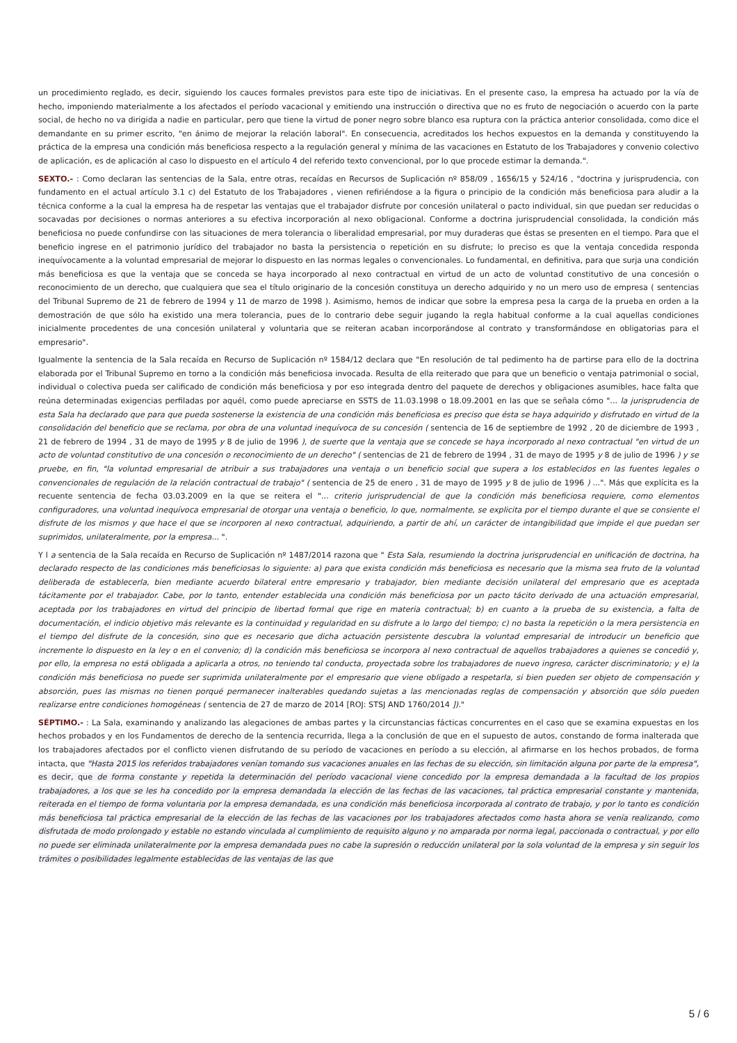un procedimiento reglado, es decir, siguiendo los cauces formales previstos para este tipo de iniciativas. En el presente caso, la empresa ha actuado por la vía de hecho, imponiendo materialmente a los afectados el período vacacional y emitiendo una instrucción o directiva que no es fruto de negociación o acuerdo con la parte social, de hecho no va dirigida a nadie en particular, pero que tiene la virtud de poner negro sobre blanco esa ruptura con la práctica anterior consolidada, como dice el demandante en su primer escrito, "en ánimo de mejorar la relación laboral". En consecuencia, acreditados los hechos expuestos en la demanda y constituyendo la práctica de la empresa una condición más beneficiosa respecto a la regulación general y mínima de las vacaciones en Estatuto de los Trabajadores y convenio colectivo de aplicación, es de aplicación al caso lo dispuesto en el artículo 4 del referido texto convencional, por lo que procede estimar la demanda.".
SEXTO.- : Como declaran las sentencias de la Sala, entre otras, recaídas en Recursos de Suplicación nº 858/09 , 1656/15 y 524/16 , "doctrina y jurisprudencia, con fundamento en el actual artículo 3.1 c) del Estatuto de los Trabajadores , vienen refiriéndose a la figura o principio de la condición más beneficiosa para aludir a la técnica conforme a la cual la empresa ha de respetar las ventajas que el trabajador disfrute por concesión unilateral o pacto individual, sin que puedan ser reducidas o socavadas por decisiones o normas anteriores a su efectiva incorporación al nexo obligacional. Conforme a doctrina jurisprudencial consolidada, la condición más beneficiosa no puede confundirse con las situaciones de mera tolerancia o liberalidad empresarial, por muy duraderas que éstas se presenten en el tiempo. Para que el beneficio ingrese en el patrimonio jurídico del trabajador no basta la persistencia o repetición en su disfrute; lo preciso es que la ventaja concedida responda inequívocamente a la voluntad empresarial de mejorar lo dispuesto en las normas legales o convencionales. Lo fundamental, en definitiva, para que surja una condición más beneficiosa es que la ventaja que se conceda se haya incorporado al nexo contractual en virtud de un acto de voluntad constitutivo de una concesión o reconocimiento de un derecho, que cualquiera que sea el título originario de la concesión constituya un derecho adquirido y no un mero uso de empresa ( sentencias del Tribunal Supremo de 21 de febrero de 1994 y 11 de marzo de 1998 ). Asimismo, hemos de indicar que sobre la empresa pesa la carga de la prueba en orden a la demostración de que sólo ha existido una mera tolerancia, pues de lo contrario debe seguir jugando la regla habitual conforme a la cual aquellas condiciones inicialmente procedentes de una concesión unilateral y voluntaria que se reiteran acaban incorporándose al contrato y transformándose en obligatorias para el empresario".
Igualmente la sentencia de la Sala recaída en Recurso de Suplicación nº 1584/12 declara que "En resolución de tal pedimento ha de partirse para ello de la doctrina elaborada por el Tribunal Supremo en torno a la condición más beneficiosa invocada. Resulta de ella reiterado que para que un beneficio o ventaja patrimonial o social, individual o colectiva pueda ser calificado de condición más beneficiosa y por eso integrada dentro del paquete de derechos y obligaciones asumibles, hace falta que reúna determinadas exigencias perfiladas por aquél, como puede apreciarse en SSTS de 11.03.1998 o 18.09.2001 en las que se señala cómo "... la jurisprudencia de esta Sala ha declarado que para que pueda sostenerse la existencia de una condición más beneficiosa es preciso que ésta se haya adquirido y disfrutado en virtud de la consolidación del beneficio que se reclama, por obra de una voluntad inequívoca de su concesión ( sentencia de 16 de septiembre de 1992 , 20 de diciembre de 1993 , 21 de febrero de 1994 , 31 de mayo de 1995 y 8 de julio de 1996 ), de suerte que la ventaja que se concede se haya incorporado al nexo contractual "en virtud de un acto de voluntad constitutivo de una concesión o reconocimiento de un derecho" ( sentencias de 21 de febrero de 1994 , 31 de mayo de 1995 y 8 de julio de 1996 ) y se pruebe, en fin, "la voluntad empresarial de atribuir a sus trabajadores una ventaja o un beneficio social que supera a los establecidos en las fuentes legales o convencionales de regulación de la relación contractual de trabajo" ( sentencia de 25 de enero , 31 de mayo de 1995 y 8 de julio de 1996 ) ...". Más que explícita es la recuente sentencia de fecha 03.03.2009 en la que se reitera el "... criterio jurisprudencial de que la condición más beneficiosa requiere, como elementos configuradores, una voluntad inequívoca empresarial de otorgar una ventaja o beneficio, lo que, normalmente, se explicita por el tiempo durante el que se consiente el disfrute de los mismos y que hace el que se incorporen al nexo contractual, adquiriendo, a partir de ahí, un carácter de intangibilidad que impide el que puedan ser suprimidos, unilateralmente, por la empresa... ".
Y l a sentencia de la Sala recaída en Recurso de Suplicación nº 1487/2014 razona que " Esta Sala, resumiendo la doctrina jurisprudencial en unificación de doctrina, ha declarado respecto de las condiciones más beneficiosas lo siguiente: a) para que exista condición más beneficiosa es necesario que la misma sea fruto de la voluntad deliberada de establecerla, bien mediante acuerdo bilateral entre empresario y trabajador, bien mediante decisión unilateral del empresario que es aceptada tácitamente por el trabajador. Cabe, por lo tanto, entender establecida una condición más beneficiosa por un pacto tácito derivado de una actuación empresarial, aceptada por los trabajadores en virtud del principio de libertad formal que rige en materia contractual; b) en cuanto a la prueba de su existencia, a falta de documentación, el indicio objetivo más relevante es la continuidad y regularidad en su disfrute a lo largo del tiempo; c) no basta la repetición o la mera persistencia en el tiempo del disfrute de la concesión, sino que es necesario que dicha actuación persistente descubra la voluntad empresarial de introducir un beneficio que incremente lo dispuesto en la ley o en el convenio; d) la condición más beneficiosa se incorpora al nexo contractual de aquellos trabajadores a quienes se concedió y, por ello, la empresa no está obligada a aplicarla a otros, no teniendo tal conducta, proyectada sobre los trabajadores de nuevo ingreso, carácter discriminatorio; y e) la condición más beneficiosa no puede ser suprimida unilateralmente por el empresario que viene obligado a respetarla, si bien pueden ser objeto de compensación y absorción, pues las mismas no tienen porqué permanecer inalterables quedando sujetas a las mencionadas reglas de compensación y absorción que sólo pueden realizarse entre condiciones homogéneas ( sentencia de 27 de marzo de 2014 [ROJ: STSJ AND 1760/2014 ])."
SÉPTIMO.- : La Sala, examinando y analizando las alegaciones de ambas partes y la circunstancias fácticas concurrentes en el caso que se examina expuestas en los hechos probados y en los Fundamentos de derecho de la sentencia recurrida, llega a la conclusión de que en el supuesto de autos, constando de forma inalterada que los trabajadores afectados por el conflicto vienen disfrutando de su período de vacaciones en período a su elección, al afirmarse en los hechos probados, de forma intacta, que "Hasta 2015 los referidos trabajadores venían tomando sus vacaciones anuales en las fechas de su elección, sin limitación alguna por parte de la empresa", es decir, que de forma constante y repetida la determinación del período vacacional viene concedido por la empresa demandada a la facultad de los propios trabajadores, a los que se les ha concedido por la empresa demandada la elección de las fechas de las vacaciones, tal práctica empresarial constante y mantenida, reiterada en el tiempo de forma voluntaria por la empresa demandada, es una condición más beneficiosa incorporada al contrato de trabajo, y por lo tanto es condición más beneficiosa tal práctica empresarial de la elección de las fechas de las vacaciones por los trabajadores afectados como hasta ahora se venía realizando, como disfrutada de modo prolongado y estable no estando vinculada al cumplimiento de requisito alguno y no amparada por norma legal, paccionada o contractual, y por ello no puede ser eliminada unilateralmente por la empresa demandada pues no cabe la supresión o reducción unilateral por la sola voluntad de la empresa y sin seguir los trámites o posibilidades legalmente establecidas de las ventajas de las que
5 / 6